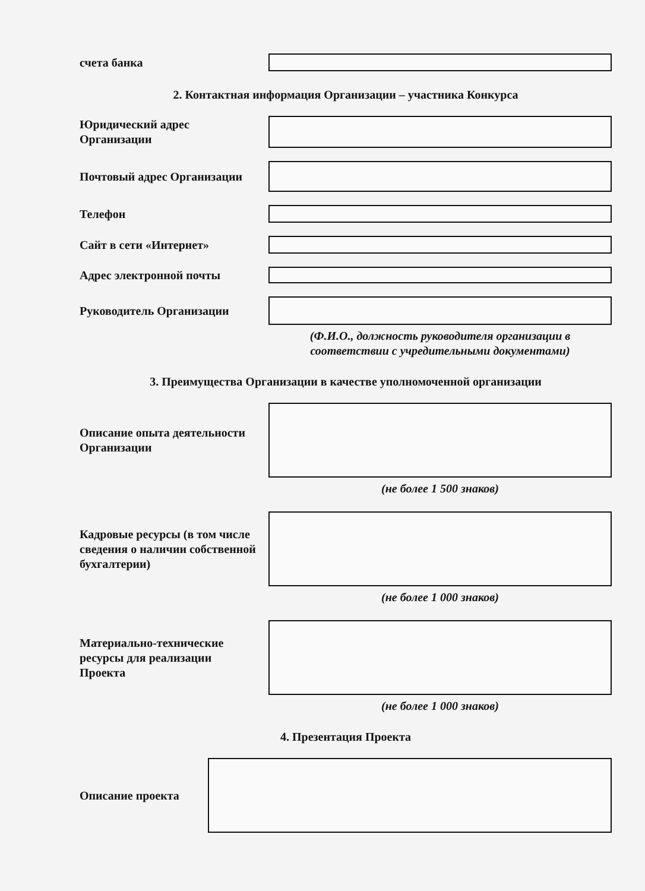счета банка
2. Контактная информация Организации – участника Конкурса
Юридический адрес
Организации
Почтовый адрес Организации
Телефон
Сайт в сети «Интернет»
Адрес электронной почты
Руководитель Организации
(Ф.И.О., должность руководителя организации в
соответствии с учредительными документами)
3. Преимущества Организации в качестве уполномоченной организации
Описание опыта деятельности
Организации
(не более 1 500 знаков)
Кадровые ресурсы (в том числе
сведения о наличии собственной
бухгалтерии)
(не более 1 000 знаков)
Материально-технические
ресурсы для реализации
Проекта
(не более 1 000 знаков)
4. Презентация Проекта
Описание проекта